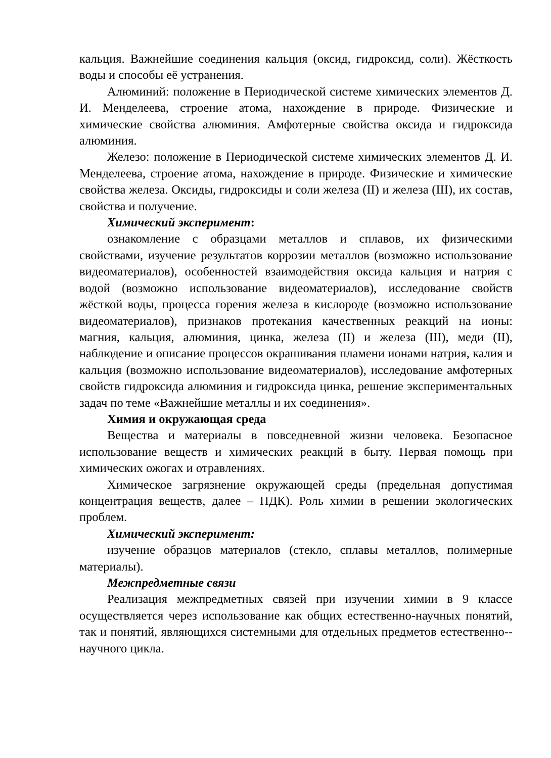кальция. Важнейшие соединения кальция (оксид, гидроксид, соли). Жёсткость воды и способы её устранения.
Алюминий: положение в Периодической системе химических элементов Д. И. Менделеева, строение атома, нахождение в природе. Физические и химические свойства алюминия. Амфотерные свойства оксида и гидроксида алюминия.
Железо: положение в Периодической системе химических элементов Д. И. Менделеева, строение атома, нахождение в природе. Физические и химические свойства железа. Оксиды, гидроксиды и соли железа (II) и железа (III), их состав, свойства и получение.
Химический эксперимент:
ознакомление с образцами металлов и сплавов, их физическими свойствами, изучение результатов коррозии металлов (возможно использование видеоматериалов), особенностей взаимодействия оксида кальция и натрия с водой (возможно использование видеоматериалов), исследование свойств жёсткой воды, процесса горения железа в кислороде (возможно использование видеоматериалов), признаков протекания качественных реакций на ионы: магния, кальция, алюминия, цинка, железа (II) и железа (III), меди (II), наблюдение и описание процессов окрашивания пламени ионами натрия, калия и кальция (возможно использование видеоматериалов), исследование амфотерных свойств гидроксида алюминия и гидроксида цинка, решение экспериментальных задач по теме «Важнейшие металлы и их соединения».
Химия и окружающая среда
Вещества и материалы в повседневной жизни человека. Безопасное использование веществ и химических реакций в быту. Первая помощь при химических ожогах и отравлениях.
Химическое загрязнение окружающей среды (предельная допустимая концентрация веществ, далее – ПДК). Роль химии в решении экологических проблем.
Химический эксперимент:
изучение образцов материалов (стекло, сплавы металлов, полимерные материалы).
Межпредметные связи
Реализация межпредметных связей при изучении химии в 9 классе осуществляется через использование как общих естественно-научных понятий, так и понятий, являющихся системными для отдельных предметов естественно--научного цикла.